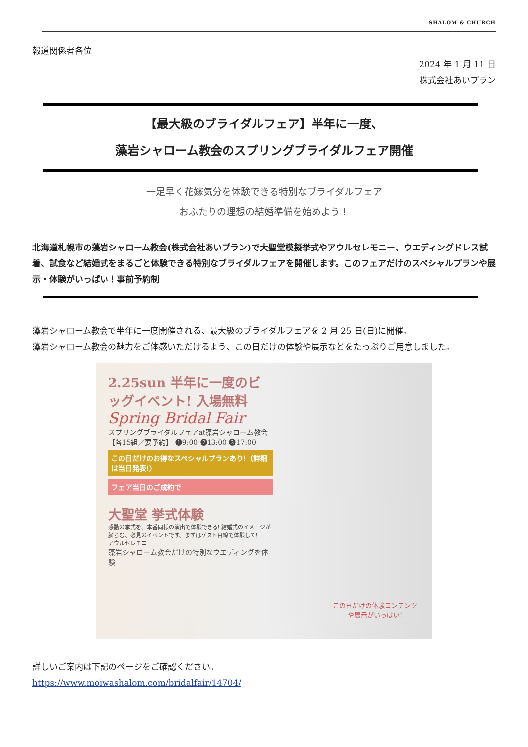SHALOM & CHURCH
報道関係者各位
2024 年 1 月 11 日
株式会社あいプラン
【最大級のブライダルフェア】半年に一度、
藻岩シャローム教会のスプリングブライダルフェア開催
一足早く花嫁気分を体験できる特別なブライダルフェア
おふたりの理想の結婚準備を始めよう！
北海道札幌市の藻岩シャローム教会(株式会社あいプラン)で大聖堂模擬挙式やアウルセレモニー、ウエディングドレス試着、試食など結婚式をまるごと体験できる特別なブライダルフェアを開催します。このフェアだけのスペシャルプランや展示・体験がいっぱい！事前予約制
藻岩シャローム教会で半年に一度開催される、最大級のブライダルフェアを 2 月 25 日(日)に開催。
藻岩シャローム教会の魅力をご体感いただけるよう、この日だけの体験や展示などをたっぷりご用意しました。
2.25sun 半年に一度のビッグイベント! 入場無料
Spring Bridal Fair
スプリングブライダルフェアat藻岩シャローム教会
【各15組／要予約】 ❶9:00 ❷13:00 ❸17:00
この日だけのお得なスペシャルプランあり!（詳細は当日発表!）
フェア当日のご成約で
大聖堂 挙式体験
感動の挙式を、本番同様の演出で体験できる! 結婚式のイメージが膨らむ、必見のイベントです。まずはゲスト目線で体験して!
アウルセレモニー
藻岩シャローム教会だけの特別なウエディングを体験
この日だけの体験コンテンツや展示がいっぱい!
詳しいご案内は下記のページをご確認ください。
https://www.moiwashalom.com/bridalfair/14704/